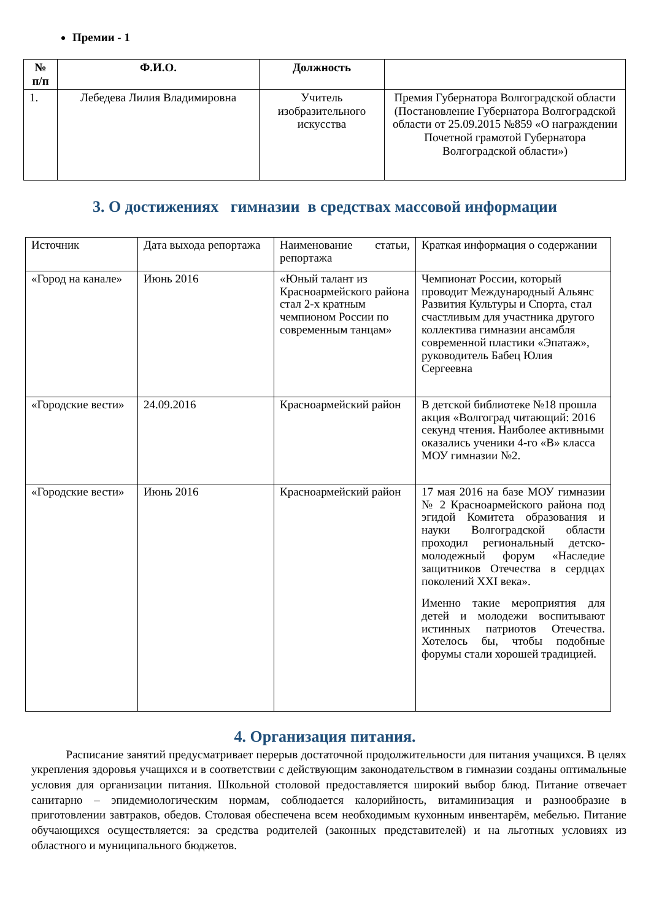Премии - 1
| № п/п | Ф.И.О. | Должность | |
| --- | --- | --- | --- |
| 1. | Лебедева Лилия Владимировна | Учитель изобразительного искусства | Премия Губернатора Волгоградской области (Постановление Губернатора Волгоградской области от 25.09.2015 №859 «О награждении Почетной грамотой Губернатора Волгоградской области») |
3. О достижениях гимназии в средствах массовой информации
| Источник | Дата выхода репортажа | Наименование статьи, репортажа | Краткая информация о содержании |
| «Город на канале» | Июнь 2016 | «Юный талант из Красноармейского района стал 2-х кратным чемпионом России по современным танцам» | Чемпионат России, который проводит Международный Альянс Развития Культуры и Спорта, стал счастливым для участника другого коллектива гимназии ансамбля современной пластики «Эпатаж», руководитель Бабец Юлия Сергеевна |
| «Городские вести» | 24.09.2016 | Красноармейский район | В детской библиотеке №18 прошла акция «Волгоград читающий: 2016 секунд чтения. Наиболее активными оказались ученики 4-го «В» класса МОУ гимназии №2. |
| «Городские вести» | Июнь 2016 | Красноармейский район | 17 мая 2016 на базе МОУ гимназии № 2 Красноармейского района под эгидой Комитета образования и науки Волгоградской области проходил региональный детско-молодежный форум «Наследие защитников Отечества в сердцах поколений XXI века». Именно такие мероприятия для детей и молодежи воспитывают истинных патриотов Отечества. Хотелось бы, чтобы подобные форумы стали хорошей традицией. |
4. Организация питания.
Расписание занятий предусматривает перерыв достаточной продолжительности для питания учащихся. В целях укрепления здоровья учащихся и в соответствии с действующим законодательством в гимназии созданы оптимальные условия для организации питания. Школьной столовой предоставляется широкий выбор блюд. Питание отвечает санитарно – эпидемиологическим нормам, соблюдается калорийность, витаминизация и разнообразие в приготовлении завтраков, обедов. Столовая обеспечена всем необходимым кухонным инвентарём, мебелью. Питание обучающихся осуществляется: за средства родителей (законных представителей) и на льготных условиях из областного и муниципального бюджетов.